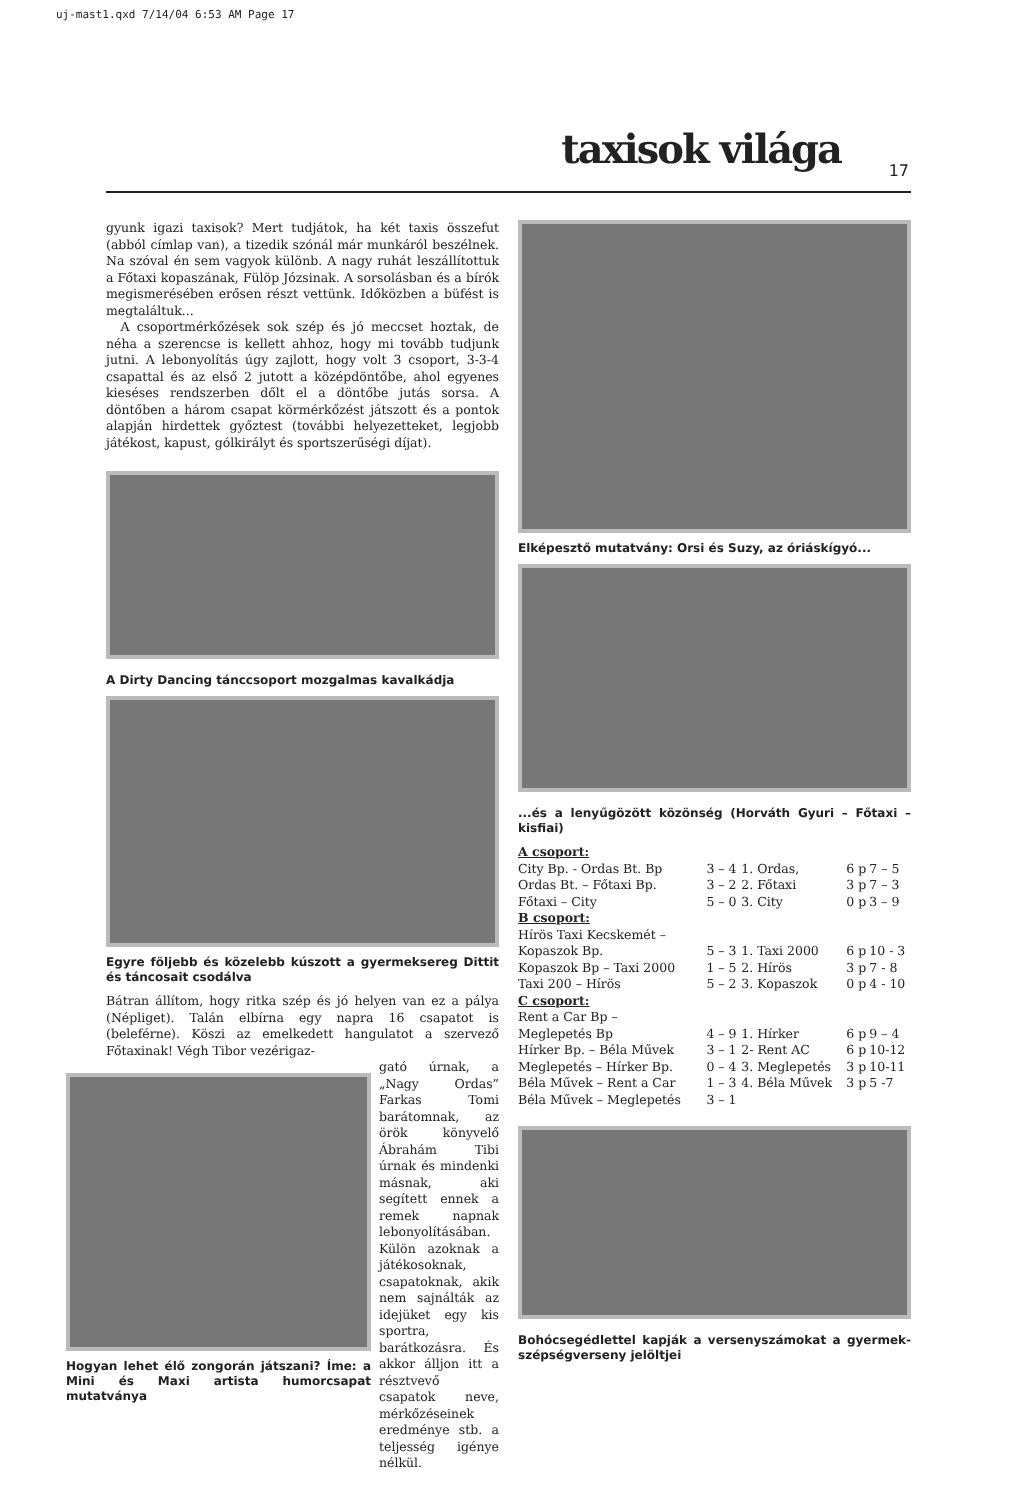uj-mast1.qxd 7/14/04 6:53 AM Page 17
taxisok világa 17
gyunk igazi taxisok? Mert tudjátok, ha két taxis összefut (abból címlap van), a tizedik szónál már munkáról beszélnek. Na szóval én sem vagyok különb. A nagy ruhát leszállítottuk a Főtaxi kopaszának, Fülöp Józsinak. A sorsolásban és a bírók megismerésében erősen részt vettünk. Időközben a büfést is megtaláltuk...
A csoportmérkőzések sok szép és jó meccset hoztak, de néha a szerencse is kellett ahhoz, hogy mi tovább tudjunk jutni. A lebonyolítás úgy zajlott, hogy volt 3 csoport, 3-3-4 csapattal és az első 2 jutott a középdöntőbe, ahol egyenes kieséses rendszerben dőlt el a döntőbe jutás sorsa. A döntőben a három csapat körmérkőzést játszott és a pontok alapján hirdettek győztest (további helyezetteket, legjobb játékost, kapust, gólkirályt és sportszerűségi díjat).
A Dirty Dancing tánccsoport mozgalmas kavalkádja
Egyre följebb és közelebb kúszott a gyermeksereg Dittit és táncosait csodálva
Bátran állítom, hogy ritka szép és jó helyen van ez a pálya (Népliget). Talán elbírna egy napra 16 csapatot is (beleférne). Köszi az emelkedett hangulatot a szervező Főtaxinak! Végh Tibor vezérigaz-
Hogyan lehet élő zongorán játszani? Íme: a Mini és Maxi artista humorcsapat mutatványa
gató úrnak, a „Nagy Ordas” Farkas Tomi barátomnak, az örök könyvelő Ábrahám Tibi úrnak és mindenki másnak, aki segített ennek a remek napnak lebonyolításában. Külön azoknak a játékosoknak, csapatoknak, akik nem sajnálták az idejüket egy kis sportra, barátkozásra. És akkor álljon itt a résztvevő csapatok neve, mérkőzéseinek eredménye stb. a teljesség igénye nélkül.
Elképesztő mutatvány: Orsi és Suzy, az óriáskígyó...
...és a lenyűgözött közönség (Horváth Gyuri – Főtaxi – kisfiai)
| A csoport: | | | | |
| City Bp. - Ordas Bt. Bp | 3 – 4 | 1. Ordas, | 6 p | 7 – 5 |
| Ordas Bt. – Főtaxi Bp. | 3 – 2 | 2. Főtaxi | 3 p | 7 – 3 |
| Főtaxi – City | 5 – 0 | 3. City | 0 p | 3 – 9 |
| B csoport: | | | | |
| Hírös Taxi Kecskemét – | | | | |
| Kopaszok Bp. | 5 – 3 | 1. Taxi 2000 | 6 p | 10 - 3 |
| Kopaszok Bp – Taxi 2000 | 1 – 5 | 2. Hírös | 3 p | 7 - 8 |
| Taxi 200 – Hírös | 5 – 2 | 3. Kopaszok | 0 p | 4 - 10 |
| C csoport: | | | | |
| Rent a Car Bp – | | | | |
| Meglepetés Bp | 4 – 9 | 1. Hírker | 6 p | 9 – 4 |
| Hírker Bp. – Béla Művek | 3 – 1 | 2- Rent AC | 6 p | 10-12 |
| Meglepetés – Hírker Bp. | 0 – 4 | 3. Meglepetés | 3 p | 10-11 |
| Béla Művek – Rent a Car | 1 – 3 | 4. Béla Művek | 3 p | 5 -7 |
| Béla Művek – Meglepetés | 3 – 1 | | | |
Bohócsegédlettel kapják a versenyszámokat a gyermek-szépségverseny jelöltjei